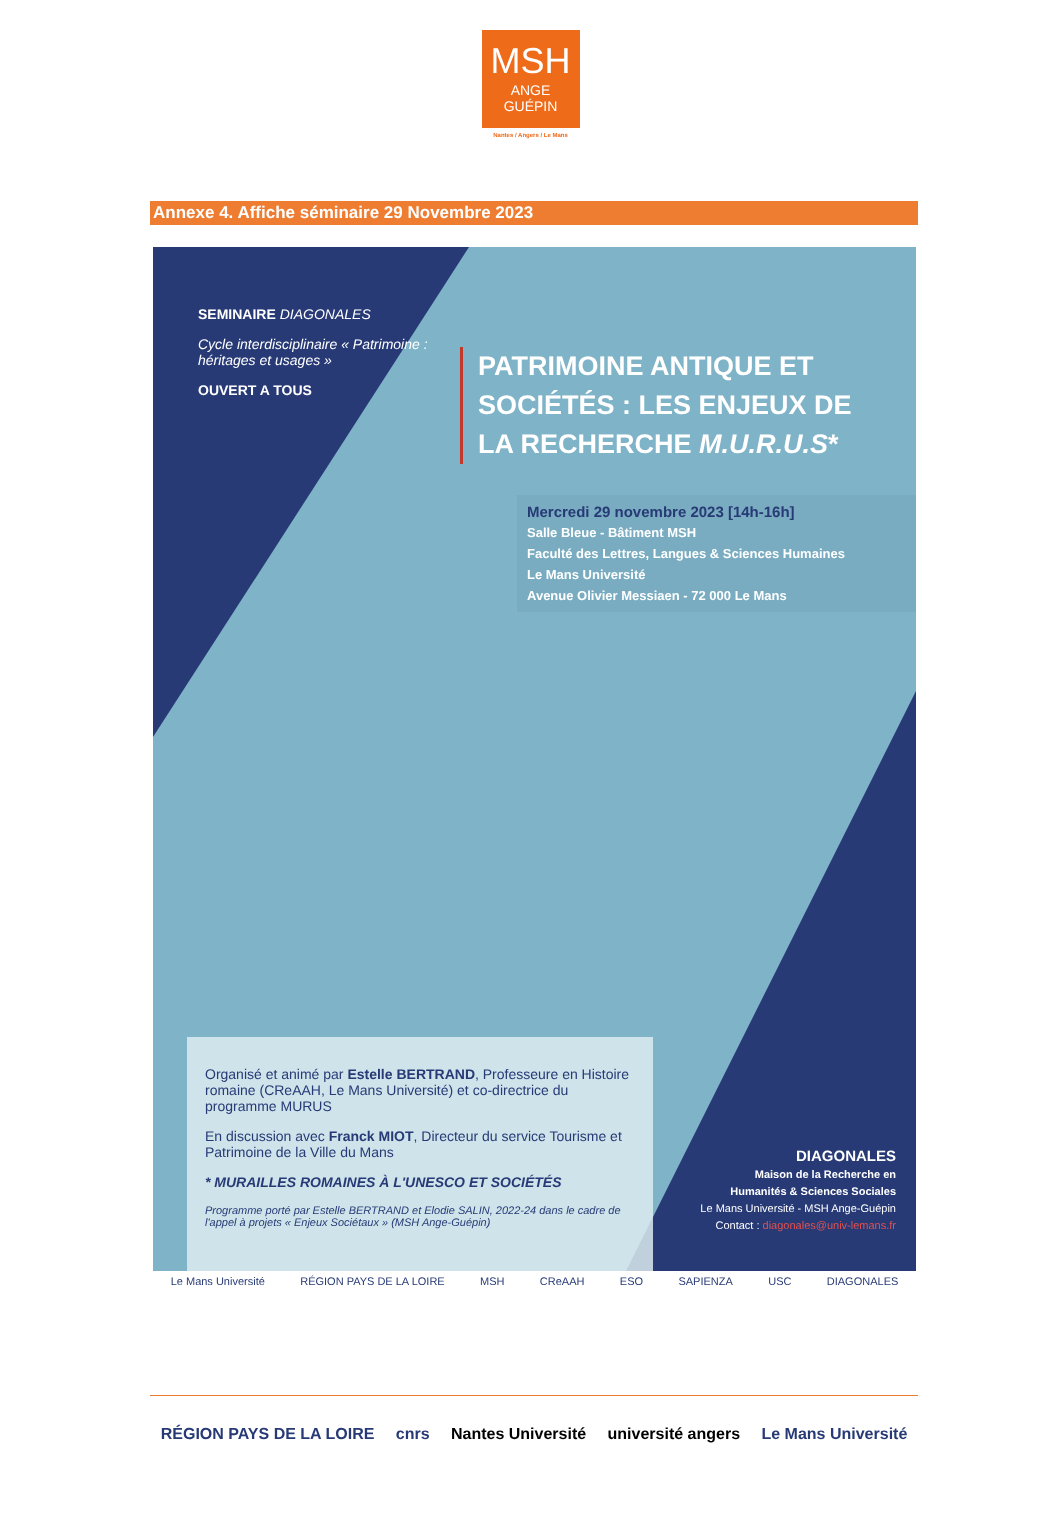MSH
ANGE
GUÉPIN
Nantes / Angers / Le Mans
Annexe 4. Affiche séminaire 29 Novembre 2023
SEMINAIRE DIAGONALES
Cycle interdisciplinaire « Patrimoine : héritages et usages »
OUVERT A TOUS
PATRIMOINE ANTIQUE ET
SOCIÉTÉS : LES ENJEUX DE
LA RECHERCHE M.U.R.U.S*
Mercredi 29 novembre 2023 [14h-16h]
Salle Bleue - Bâtiment MSH
Faculté des Lettres, Langues & Sciences Humaines
Le Mans Université
Avenue Olivier Messiaen - 72 000 Le Mans
Organisé et animé par Estelle BERTRAND, Professeure en Histoire romaine (CReAAH, Le Mans Université) et co-directrice du programme MURUS
En discussion avec Franck MIOT, Directeur du service Tourisme et Patrimoine de la Ville du Mans
* MURAILLES ROMAINES À L'UNESCO ET SOCIÉTÉS
Programme porté par Estelle BERTRAND et Elodie SALIN, 2022-24 dans le cadre de l'appel à projets « Enjeux Sociétaux » (MSH Ange-Guépin)
DIAGONALES
Maison de la Recherche en
Humanités & Sciences Sociales
Le Mans Université - MSH Ange-Guépin
Contact : diagonales@univ-lemans.fr
Le Mans Université RÉGION PAYS DE LA LOIRE MSH CReAAH ESO SAPIENZA USC DIAGONALES
RÉGION PAYS DE LA LOIRE cnrs Nantes Université université angers Le Mans Université